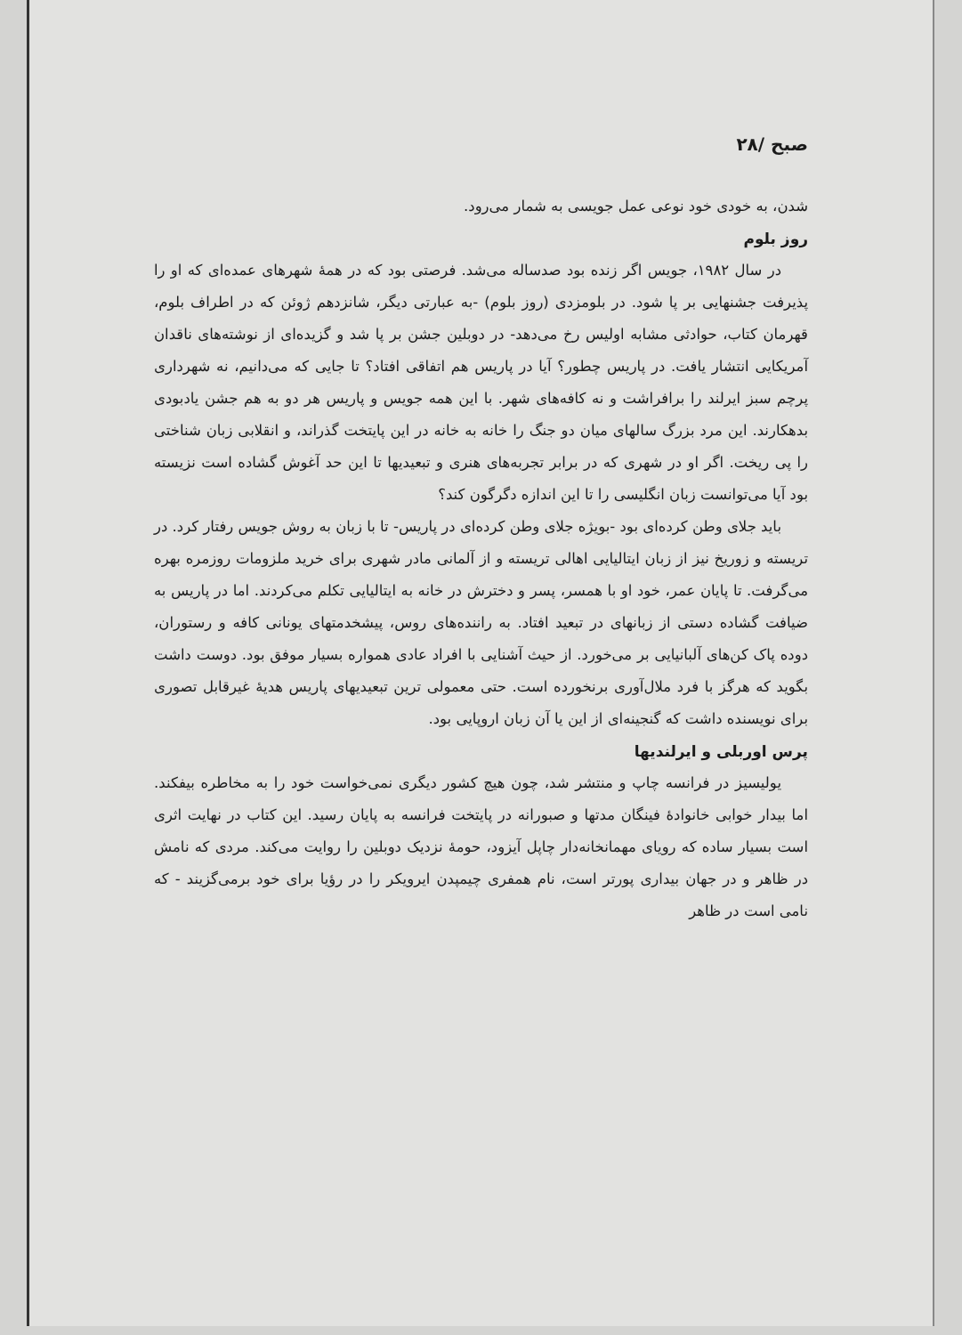صبح /۲۸
شدن، به خودی خود نوعی عمل جویسی به شمار می‌رود.
روز بلوم
در سال ۱۹۸۲، جویس اگر زنده بود صدساله می‌شد. فرصتی بود که در همهٔ شهرهای عمده‌ای که او را پذیرفت جشنهایی بر پا شود. در بلومزدی (روز بلوم) -به عبارتی دیگر، شانزدهم ژوئن که در اطراف بلوم، قهرمان کتاب، حوادثی مشابه اولیس رخ می‌دهد- در دوبلین جشن بر پا شد و گزیده‌ای از نوشته‌های ناقدان آمریکایی انتشار یافت. در پاریس چطور؟ آیا در پاریس هم اتفاقی افتاد؟ تا جایی که می‌دانیم، نه شهرداری پرچم سبز ایرلند را برافراشت و نه کافه‌های شهر. با این همه جویس و پاریس هر دو به هم جشن یادبودی بدهکارند. این مرد بزرگ سالهای میان دو جنگ را خانه به خانه در این پایتخت گذراند، و انقلابی زبان شناختی را پی ریخت. اگر او در شهری که در برابر تجربه‌های هنری و تبعیدیها تا این حد آغوش گشاده است نزیسته بود آیا می‌توانست زبان انگلیسی را تا این اندازه دگرگون کند؟
باید جلای وطن کرده‌ای بود -بویژه جلای وطن کرده‌ای در پاریس- تا با زبان به روش جویس رفتار کرد. در تریسته و زوریخ نیز از زبان ایتالیایی اهالی تریسته و از آلمانی مادر شهری برای خرید ملزومات روزمره بهره می‌گرفت. تا پایان عمر، خود او با همسر، پسر و دخترش در خانه به ایتالیایی تکلم می‌کردند. اما در پاریس به ضیافت گشاده دستی از زبانهای در تبعید افتاد. به راننده‌های روس، پیشخدمتهای یونانی کافه و رستوران، دوده پاک کن‌های آلبانیایی بر می‌خورد. از حیث آشنایی با افراد عادی همواره بسیار موفق بود. دوست داشت بگوید که هرگز با فرد ملال‌آوری برنخورده است. حتی معمولی ترین تبعیدیهای پاریس هدیهٔ غیرقابل تصوری برای نویسنده داشت که گنجینه‌ای از این یا آن زبان اروپایی بود.
پرس اوربلی و ایرلندیها
یولیسیز در فرانسه چاپ و منتشر شد، چون هیچ کشور دیگری نمی‌خواست خود را به مخاطره بیفکند. اما بیدار خوابی خانوادهٔ فینگان مدتها و صبورانه در پایتخت فرانسه به پایان رسید. این کتاب در نهایت اثری است بسیار ساده که رویای مهمانخانه‌دار چاپل آیزود، حومهٔ نزدیک دوبلین را روایت می‌کند. مردی که نامش در ظاهر و در جهان بیداری پورتر است، نام همفری چیمپدن ایرویکر را در رؤیا برای خود برمی‌گزیند - که نامی است در ظاهر